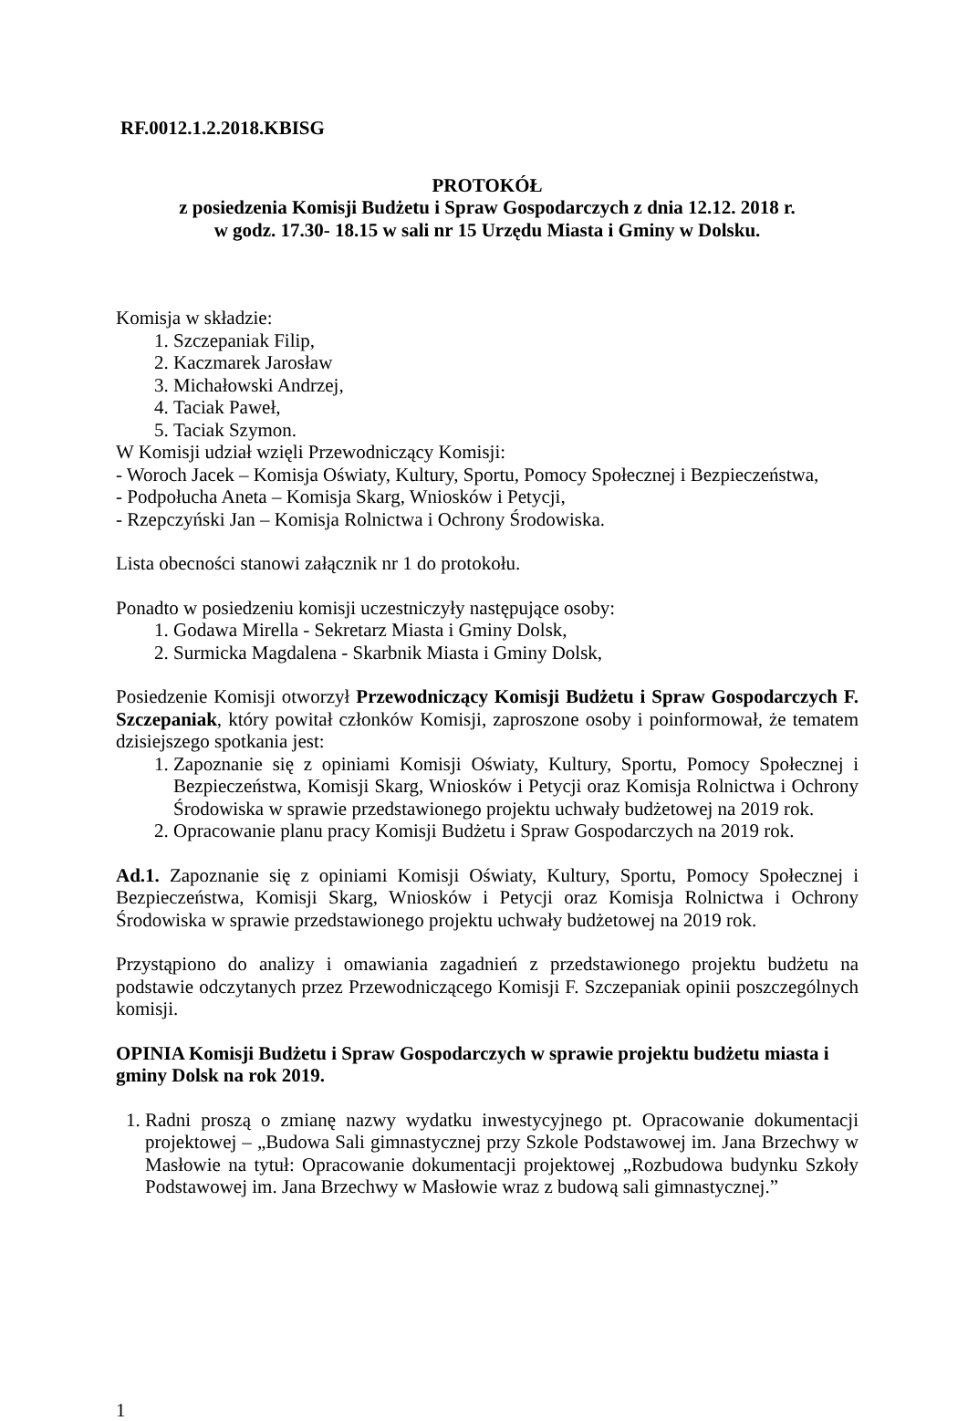RF.0012.1.2.2018.KBISG
PROTOKÓŁ
z posiedzenia Komisji Budżetu i Spraw Gospodarczych z dnia 12.12. 2018 r.
w godz. 17.30- 18.15 w sali nr 15 Urzędu Miasta i Gminy w Dolsku.
Komisja w składzie:
1. Szczepaniak Filip,
2. Kaczmarek Jarosław
3. Michałowski Andrzej,
4. Taciak Paweł,
5. Taciak Szymon.
W Komisji udział wzięli Przewodniczący Komisji:
- Woroch Jacek – Komisja Oświaty, Kultury, Sportu, Pomocy Społecznej i Bezpieczeństwa,
- Podpołucha Aneta – Komisja Skarg, Wniosków i Petycji,
- Rzepczyński Jan – Komisja Rolnictwa i Ochrony Środowiska.
Lista obecności stanowi załącznik nr 1 do protokołu.
Ponadto w posiedzeniu komisji uczestniczyły następujące osoby:
1. Godawa Mirella - Sekretarz Miasta i Gminy Dolsk,
2. Surmicka Magdalena - Skarbnik Miasta i Gminy Dolsk,
Posiedzenie Komisji otworzył Przewodniczący Komisji Budżetu i Spraw Gospodarczych F. Szczepaniak, który powitał członków Komisji, zaproszone osoby i poinformował, że tematem dzisiejszego spotkania jest:
1. Zapoznanie się z opiniami Komisji Oświaty, Kultury, Sportu, Pomocy Społecznej i Bezpieczeństwa, Komisji Skarg, Wniosków i Petycji oraz Komisja Rolnictwa i Ochrony Środowiska w sprawie przedstawionego projektu uchwały budżetowej na 2019 rok.
2. Opracowanie planu pracy Komisji Budżetu i Spraw Gospodarczych na 2019 rok.
Ad.1. Zapoznanie się z opiniami Komisji Oświaty, Kultury, Sportu, Pomocy Społecznej i Bezpieczeństwa, Komisji Skarg, Wniosków i Petycji oraz Komisja Rolnictwa i Ochrony Środowiska w sprawie przedstawionego projektu uchwały budżetowej na 2019 rok.
Przystąpiono do analizy i omawiania zagadnień z przedstawionego projektu budżetu na podstawie odczytanych przez Przewodniczącego Komisji F. Szczepaniak opinii poszczególnych komisji.
OPINIA Komisji Budżetu i Spraw Gospodarczych w sprawie projektu budżetu miasta i gminy Dolsk na rok 2019.
1. Radni proszą o zmianę nazwy wydatku inwestycyjnego pt. Opracowanie dokumentacji projektowej – „Budowa Sali gimnastycznej przy Szkole Podstawowej im. Jana Brzechwy w Masłowie na tytuł: Opracowanie dokumentacji projektowej „Rozbudowa budynku Szkoły Podstawowej im. Jana Brzechwy w Masłowie wraz z budową sali gimnastycznej.”
1